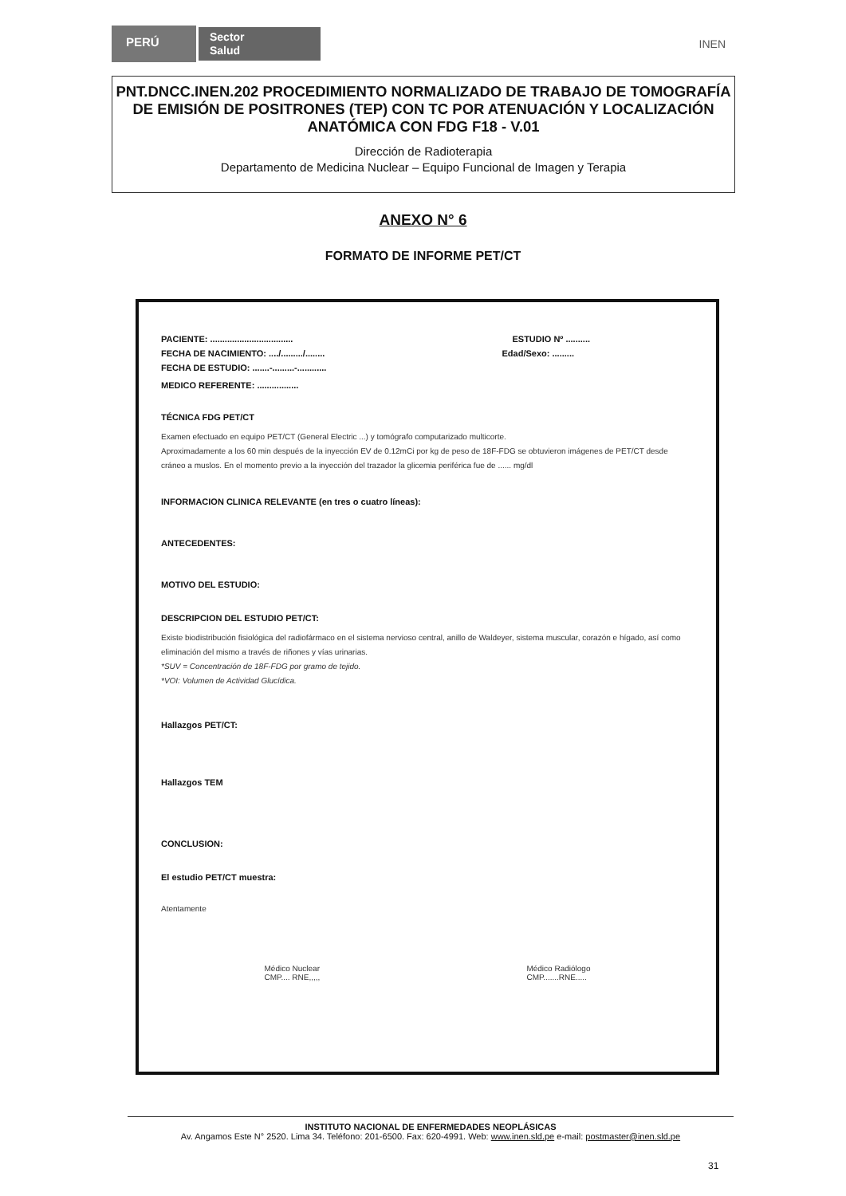PERÚ
Sector
Salud
INEN
PNT.DNCC.INEN.202 PROCEDIMIENTO NORMALIZADO DE TRABAJO DE TOMOGRAFÍA DE EMISIÓN DE POSITRONES (TEP) CON TC POR ATENUACIÓN Y LOCALIZACIÓN ANATÓMICA CON FDG F18 - V.01
Dirección de Radioterapia
Departamento de Medicina Nuclear – Equipo Funcional de Imagen y Terapia
ANEXO N° 6
FORMATO DE INFORME PET/CT
PACIENTE: .................................. ESTUDIO Nº ..........
FECHA DE NACIMIENTO: ..../........./........ Edad/Sexo: .........
FECHA DE ESTUDIO: .......-.........-............
MEDICO REFERENTE: .................
TÉCNICA FDG PET/CT
Examen efectuado en equipo PET/CT (General Electric ...) y tomógrafo computarizado multicorte.
Aproximadamente a los 60 min después de la inyección EV de 0.12mCi por kg de peso de 18F-FDG se obtuvieron imágenes de PET/CT desde cráneo a muslos. En el momento previo a la inyección del trazador la glicemia periférica fue de ...... mg/dl
INFORMACION CLINICA RELEVANTE (en tres o cuatro líneas):
ANTECEDENTES:
MOTIVO DEL ESTUDIO:
DESCRIPCION DEL ESTUDIO PET/CT:
Existe biodistribución fisiológica del radiofármaco en el sistema nervioso central, anillo de Waldeyer, sistema muscular, corazón e hígado, así como eliminación del mismo a través de riñones y vías urinarias.
*SUV = Concentración de 18F-FDG por gramo de tejido.
*VOI: Volumen de Actividad Glucídica.
Hallazgos PET/CT:
Hallazgos TEM
CONCLUSION:
El estudio PET/CT muestra:
Atentamente
Médico Nuclear
CMP.... RNE,,,,,
Médico Radiólogo
CMP.......RNE.....
INSTITUTO NACIONAL DE ENFERMEDADES NEOPLÁSICAS
Av. Angamos Este N° 2520. Lima 34. Teléfono: 201-6500. Fax: 620-4991. Web: www.inen.sld.pe e-mail: postmaster@inen.sld.pe
31